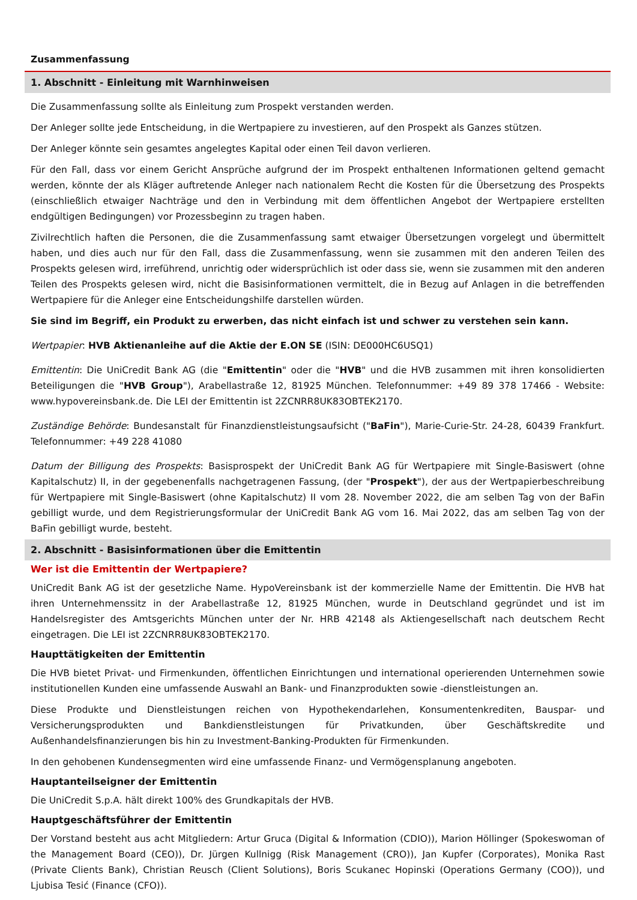Zusammenfassung
1. Abschnitt - Einleitung mit Warnhinweisen
Die Zusammenfassung sollte als Einleitung zum Prospekt verstanden werden.
Der Anleger sollte jede Entscheidung, in die Wertpapiere zu investieren, auf den Prospekt als Ganzes stützen.
Der Anleger könnte sein gesamtes angelegtes Kapital oder einen Teil davon verlieren.
Für den Fall, dass vor einem Gericht Ansprüche aufgrund der im Prospekt enthaltenen Informationen geltend gemacht werden, könnte der als Kläger auftretende Anleger nach nationalem Recht die Kosten für die Übersetzung des Prospekts (einschließlich etwaiger Nachträge und den in Verbindung mit dem öffentlichen Angebot der Wertpapiere erstellten endgültigen Bedingungen) vor Prozessbeginn zu tragen haben.
Zivilrechtlich haften die Personen, die die Zusammenfassung samt etwaiger Übersetzungen vorgelegt und übermittelt haben, und dies auch nur für den Fall, dass die Zusammenfassung, wenn sie zusammen mit den anderen Teilen des Prospekts gelesen wird, irreführend, unrichtig oder widersprüchlich ist oder dass sie, wenn sie zusammen mit den anderen Teilen des Prospekts gelesen wird, nicht die Basisinformationen vermittelt, die in Bezug auf Anlagen in die betreffenden Wertpapiere für die Anleger eine Entscheidungshilfe darstellen würden.
Sie sind im Begriff, ein Produkt zu erwerben, das nicht einfach ist und schwer zu verstehen sein kann.
Wertpapier: HVB Aktienanleihe auf die Aktie der E.ON SE (ISIN: DE000HC6USQ1)
Emittentin: Die UniCredit Bank AG (die "Emittentin" oder die "HVB" und die HVB zusammen mit ihren konsolidierten Beteiligungen die "HVB Group"), Arabellastraße 12, 81925 München. Telefonnummer: +49 89 378 17466 - Website: www.hypovereinsbank.de. Die LEI der Emittentin ist 2ZCNRR8UK83OBTEK2170.
Zuständige Behörde: Bundesanstalt für Finanzdienstleistungsaufsicht ("BaFin"), Marie-Curie-Str. 24-28, 60439 Frankfurt. Telefonnummer: +49 228 41080
Datum der Billigung des Prospekts: Basisprospekt der UniCredit Bank AG für Wertpapiere mit Single-Basiswert (ohne Kapitalschutz) II, in der gegebenenfalls nachgetragenen Fassung, (der "Prospekt"), der aus der Wertpapierbeschreibung für Wertpapiere mit Single-Basiswert (ohne Kapitalschutz) II vom 28. November 2022, die am selben Tag von der BaFin gebilligt wurde, und dem Registrierungsformular der UniCredit Bank AG vom 16. Mai 2022, das am selben Tag von der BaFin gebilligt wurde, besteht.
2. Abschnitt - Basisinformationen über die Emittentin
Wer ist die Emittentin der Wertpapiere?
UniCredit Bank AG ist der gesetzliche Name. HypoVereinsbank ist der kommerzielle Name der Emittentin. Die HVB hat ihren Unternehmenssitz in der Arabellastraße 12, 81925 München, wurde in Deutschland gegründet und ist im Handelsregister des Amtsgerichts München unter der Nr. HRB 42148 als Aktiengesellschaft nach deutschem Recht eingetragen. Die LEI ist 2ZCNRR8UK83OBTEK2170.
Haupttätigkeiten der Emittentin
Die HVB bietet Privat- und Firmenkunden, öffentlichen Einrichtungen und international operierenden Unternehmen sowie institutionellen Kunden eine umfassende Auswahl an Bank- und Finanzprodukten sowie -dienstleistungen an.
Diese Produkte und Dienstleistungen reichen von Hypothekendarlehen, Konsumentenkrediten, Bauspar- und Versicherungsprodukten und Bankdienstleistungen für Privatkunden, über Geschäftskredite und Außenhandelsfinanzierungen bis hin zu Investment-Banking-Produkten für Firmenkunden.
In den gehobenen Kundensegmenten wird eine umfassende Finanz- und Vermögensplanung angeboten.
Hauptanteilseigner der Emittentin
Die UniCredit S.p.A. hält direkt 100% des Grundkapitals der HVB.
Hauptgeschäftsführer der Emittentin
Der Vorstand besteht aus acht Mitgliedern: Artur Gruca (Digital & Information (CDIO)), Marion Höllinger (Spokeswoman of the Management Board (CEO)), Dr. Jürgen Kullnigg (Risk Management (CRO)), Jan Kupfer (Corporates), Monika Rast (Private Clients Bank), Christian Reusch (Client Solutions), Boris Scukanec Hopinski (Operations Germany (COO)), und Ljubisa Tesić (Finance (CFO)).